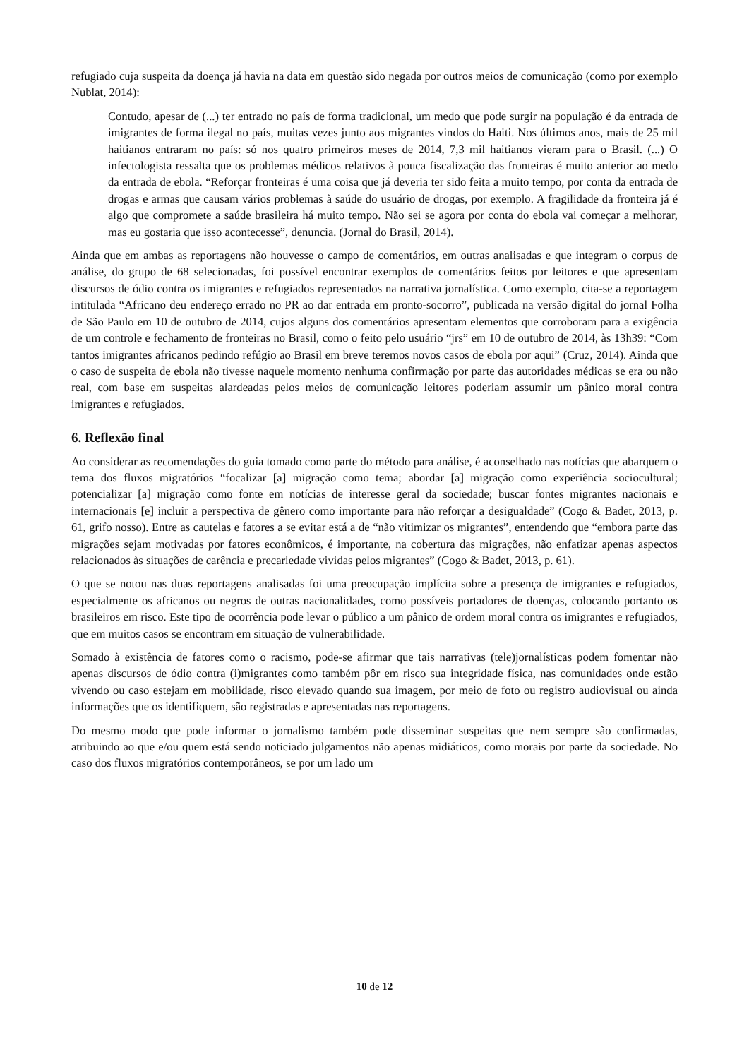refugiado cuja suspeita da doença já havia na data em questão sido negada por outros meios de comunicação (como por exemplo Nublat, 2014):
Contudo, apesar de (...) ter entrado no país de forma tradicional, um medo que pode surgir na população é da entrada de imigrantes de forma ilegal no país, muitas vezes junto aos migrantes vindos do Haiti. Nos últimos anos, mais de 25 mil haitianos entraram no país: só nos quatro primeiros meses de 2014, 7,3 mil haitianos vieram para o Brasil. (...) O infectologista ressalta que os problemas médicos relativos à pouca fiscalização das fronteiras é muito anterior ao medo da entrada de ebola. “Reforçar fronteiras é uma coisa que já deveria ter sido feita a muito tempo, por conta da entrada de drogas e armas que causam vários problemas à saúde do usuário de drogas, por exemplo. A fragilidade da fronteira já é algo que compromete a saúde brasileira há muito tempo. Não sei se agora por conta do ebola vai começar a melhorar, mas eu gostaria que isso acontecesse”, denuncia. (Jornal do Brasil, 2014).
Ainda que em ambas as reportagens não houvesse o campo de comentários, em outras analisadas e que integram o corpus de análise, do grupo de 68 selecionadas, foi possível encontrar exemplos de comentários feitos por leitores e que apresentam discursos de ódio contra os imigrantes e refugiados representados na narrativa jornalística. Como exemplo, cita-se a reportagem intitulada “Africano deu endereço errado no PR ao dar entrada em pronto-socorro”, publicada na versão digital do jornal Folha de São Paulo em 10 de outubro de 2014, cujos alguns dos comentários apresentam elementos que corroboram para a exigência de um controle e fechamento de fronteiras no Brasil, como o feito pelo usuário “jrs” em 10 de outubro de 2014, às 13h39: “Com tantos imigrantes africanos pedindo refúgio ao Brasil em breve teremos novos casos de ebola por aqui” (Cruz, 2014). Ainda que o caso de suspeita de ebola não tivesse naquele momento nenhuma confirmação por parte das autoridades médicas se era ou não real, com base em suspeitas alardeadas pelos meios de comunicação leitores poderiam assumir um pânico moral contra imigrantes e refugiados.
6. Reflexão final
Ao considerar as recomendações do guia tomado como parte do método para análise, é aconselhado nas notícias que abarquem o tema dos fluxos migratórios “focalizar [a] migração como tema; abordar [a] migração como experiência sociocultural; potencializar [a] migração como fonte em notícias de interesse geral da sociedade; buscar fontes migrantes nacionais e internacionais [e] incluir a perspectiva de gênero como importante para não reforçar a desigualdade” (Cogo & Badet, 2013, p. 61, grifo nosso). Entre as cautelas e fatores a se evitar está a de “não vitimizar os migrantes”, entendendo que “embora parte das migrações sejam motivadas por fatores econômicos, é importante, na cobertura das migrações, não enfatizar apenas aspectos relacionados às situações de carência e precariedade vividas pelos migrantes” (Cogo & Badet, 2013, p. 61).
O que se notou nas duas reportagens analisadas foi uma preocupação implícita sobre a presença de imigrantes e refugiados, especialmente os africanos ou negros de outras nacionalidades, como possíveis portadores de doenças, colocando portanto os brasileiros em risco. Este tipo de ocorrência pode levar o público a um pânico de ordem moral contra os imigrantes e refugiados, que em muitos casos se encontram em situação de vulnerabilidade.
Somado à existência de fatores como o racismo, pode-se afirmar que tais narrativas (tele)jornalísticas podem fomentar não apenas discursos de ódio contra (i)migrantes como também pôr em risco sua integridade física, nas comunidades onde estão vivendo ou caso estejam em mobilidade, risco elevado quando sua imagem, por meio de foto ou registro audiovisual ou ainda informações que os identifiquem, são registradas e apresentadas nas reportagens.
Do mesmo modo que pode informar o jornalismo também pode disseminar suspeitas que nem sempre são confirmadas, atribuindo ao que e/ou quem está sendo noticiado julgamentos não apenas midiáticos, como morais por parte da sociedade. No caso dos fluxos migratórios contemporâneos, se por um lado um
10 de 12